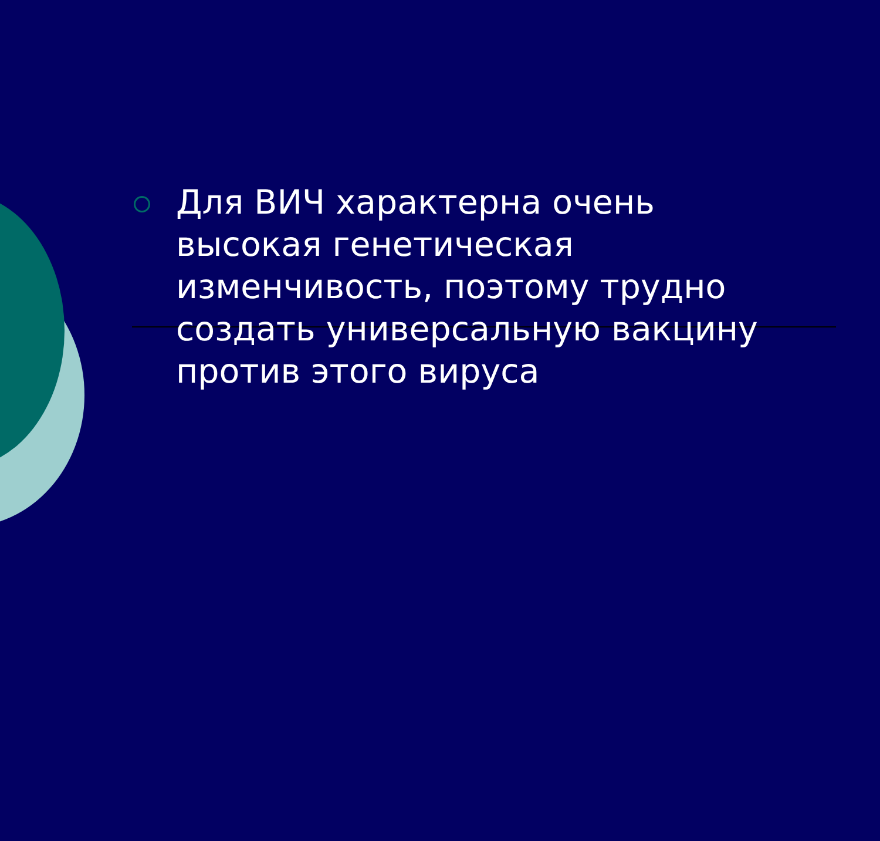Для ВИЧ характерна очень высокая генетическая изменчивость, поэтому трудно создать универсальную вакцину против этого вируса